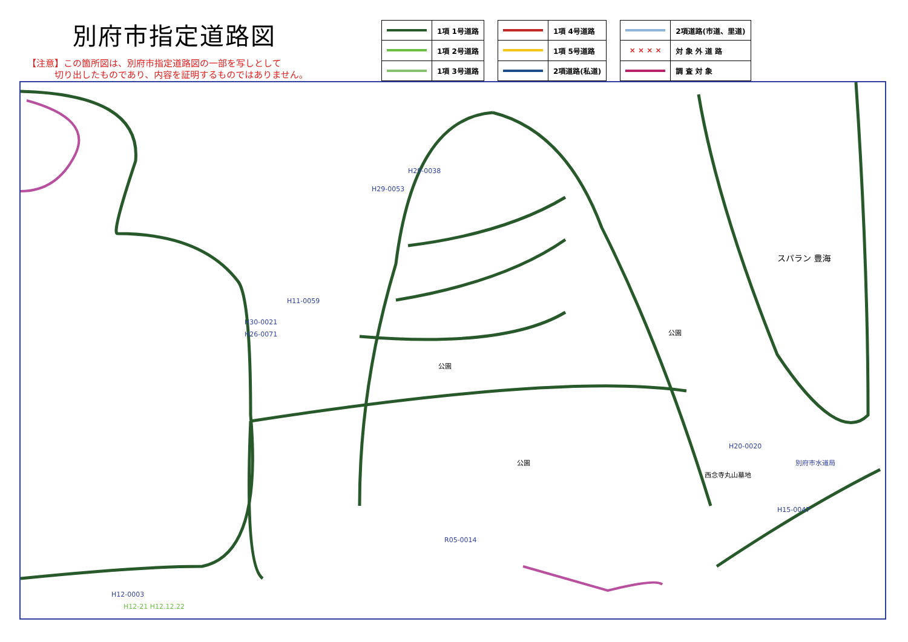別府市指定道路図
【注意】この箇所図は、別府市指定道路図の一部を写しとして
　　　切り出したものであり、内容を証明するものではありません。
| | 1項 1号道路 |
| | 1項 2号道路 |
| | 1項 3号道路 |
| | 1項 4号道路 |
| | 1項 5号道路 |
| | 2項道路(私道) |
| | 2項道路(市道、里道) |
| × × × × | 対 象 外 道 路 |
| | 調 査 対 象 |
別府市水道局
スパラン 豊海
公園
公園
公園
西念寺丸山墓地
R05-0014
H20-0020
H15-0047
H29-0038
H29-0053
H11-0059
H30-0021
H26-0071
H12-0003
H12-21 H12.12.22